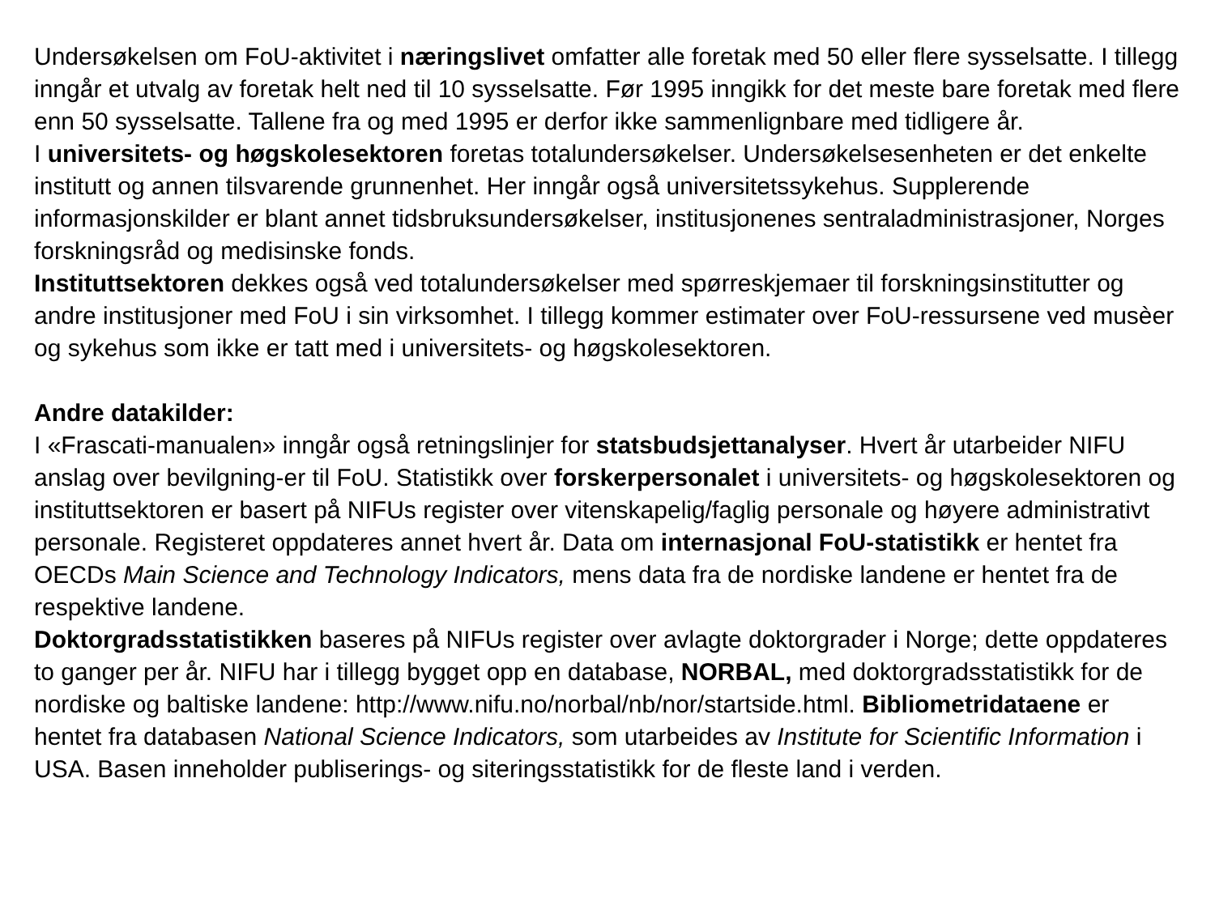Undersøkelsen om FoU-aktivitet i næringslivet omfatter alle foretak med 50 eller flere sysselsatte. I tillegg inngår et utvalg av foretak helt ned til 10 sysselsatte. Før 1995 inngikk for det meste bare foretak med flere enn 50 sysselsatte. Tallene fra og med 1995 er derfor ikke sammenlignbare med tidligere år.
I universitets- og høgskolesektoren foretas totalundersøkelser. Undersøkelsesenheten er det enkelte institutt og annen tilsvarende grunnenhet. Her inngår også universitetssykehus. Supplerende informasjonskilder er blant annet tidsbruksundersøkelser, institusjonenes sentraladministrasjoner, Norges forskningsråd og medisinske fonds.
Instituttsektoren dekkes også ved totalundersøkelser med spørreskjemaer til forskningsinstitutter og andre institusjoner med FoU i sin virksomhet. I tillegg kommer estimater over FoU-ressursene ved musèer og sykehus som ikke er tatt med i universitets- og høgskolesektoren.
Andre datakilder:
I «Frascati-manualen» inngår også retningslinjer for statsbudsjettanalyser. Hvert år utarbeider NIFU anslag over bevilgning-er til FoU. Statistikk over forskerpersonalet i universitets- og høgskolesektoren og instituttsektoren er basert på NIFUs register over vitenskapelig/faglig personale og høyere administrativt personale. Registeret oppdateres annet hvert år. Data om internasjonal FoU-statistikk er hentet fra OECDs Main Science and Technology Indicators, mens data fra de nordiske landene er hentet fra de respektive landene.
Doktorgradsstatistikken baseres på NIFUs register over avlagte doktorgrader i Norge; dette oppdateres to ganger per år. NIFU har i tillegg bygget opp en database, NORBAL, med doktorgradsstatistikk for de nordiske og baltiske landene: http://www.nifu.no/norbal/nb/nor/startside.html. Bibliometridataene er hentet fra databasen National Science Indicators, som utarbeides av Institute for Scientific Information i USA. Basen inneholder publiserings- og siteringsstatistikk for de fleste land i verden.